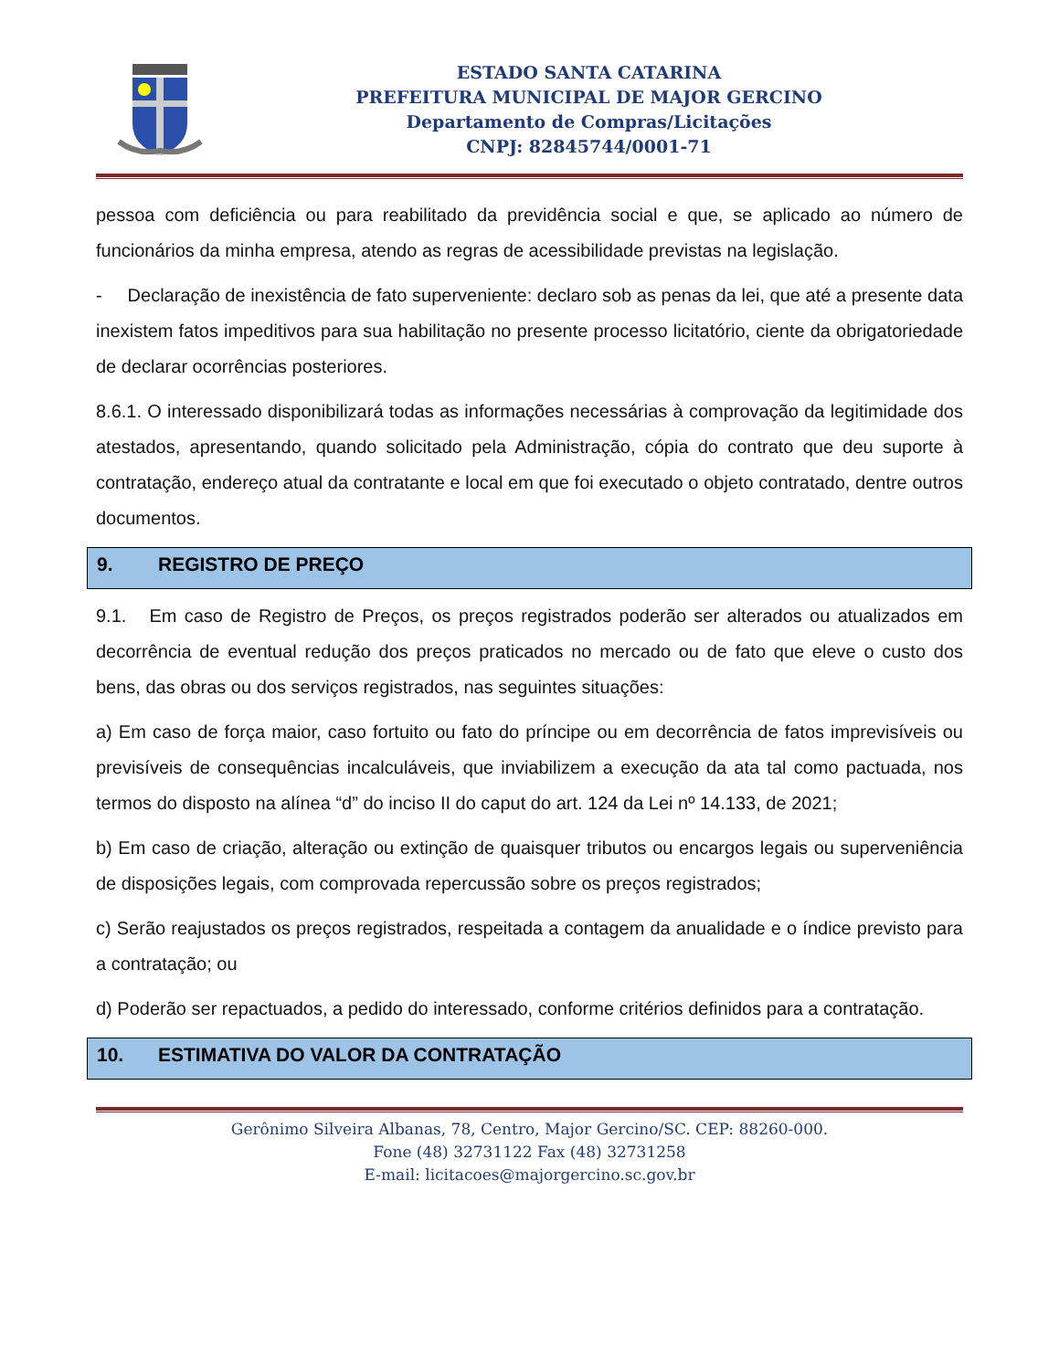ESTADO SANTA CATARINA
PREFEITURA MUNICIPAL DE MAJOR GERCINO
Departamento de Compras/Licitações
CNPJ: 82845744/0001-71
pessoa com deficiência ou para reabilitado da previdência social e que, se aplicado ao número de funcionários da minha empresa, atendo as regras de acessibilidade previstas na legislação.
- Declaração de inexistência de fato superveniente: declaro sob as penas da lei, que até a presente data inexistem fatos impeditivos para sua habilitação no presente processo licitatório, ciente da obrigatoriedade de declarar ocorrências posteriores.
8.6.1. O interessado disponibilizará todas as informações necessárias à comprovação da legitimidade dos atestados, apresentando, quando solicitado pela Administração, cópia do contrato que deu suporte à contratação, endereço atual da contratante e local em que foi executado o objeto contratado, dentre outros documentos.
9. REGISTRO DE PREÇO
9.1. Em caso de Registro de Preços, os preços registrados poderão ser alterados ou atualizados em decorrência de eventual redução dos preços praticados no mercado ou de fato que eleve o custo dos bens, das obras ou dos serviços registrados, nas seguintes situações:
a) Em caso de força maior, caso fortuito ou fato do príncipe ou em decorrência de fatos imprevisíveis ou previsíveis de consequências incalculáveis, que inviabilizem a execução da ata tal como pactuada, nos termos do disposto na alínea “d” do inciso II do caput do art. 124 da Lei nº 14.133, de 2021;
b) Em caso de criação, alteração ou extinção de quaisquer tributos ou encargos legais ou superveniência de disposições legais, com comprovada repercussão sobre os preços registrados;
c) Serão reajustados os preços registrados, respeitada a contagem da anualidade e o índice previsto para a contratação; ou
d) Poderão ser repactuados, a pedido do interessado, conforme critérios definidos para a contratação.
10. ESTIMATIVA DO VALOR DA CONTRATAÇÃO
Gerônimo Silveira Albanas, 78, Centro, Major Gercino/SC. CEP: 88260-000.
Fone (48) 32731122 Fax (48) 32731258
E-mail: licitacoes@majorgercino.sc.gov.br